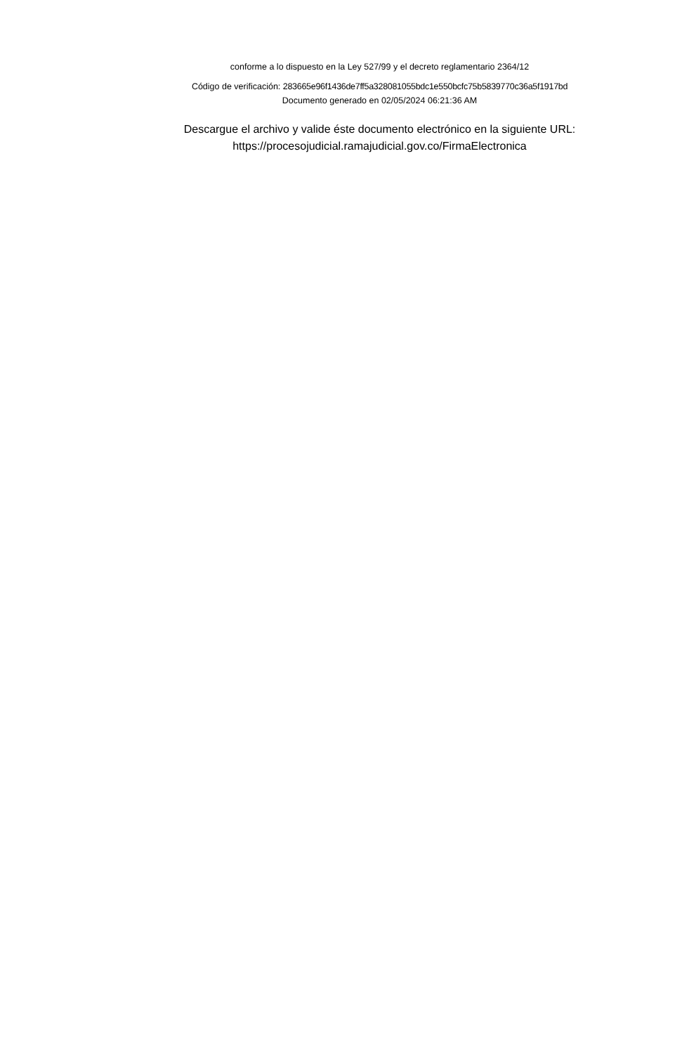conforme a lo dispuesto en la Ley 527/99 y el decreto reglamentario 2364/12
Código de verificación: 283665e96f1436de7ff5a328081055bdc1e550bcfc75b5839770c36a5f1917bd
Documento generado en 02/05/2024 06:21:36 AM
Descargue el archivo y valide éste documento electrónico en la siguiente URL:
https://procesojudicial.ramajudicial.gov.co/FirmaElectronica